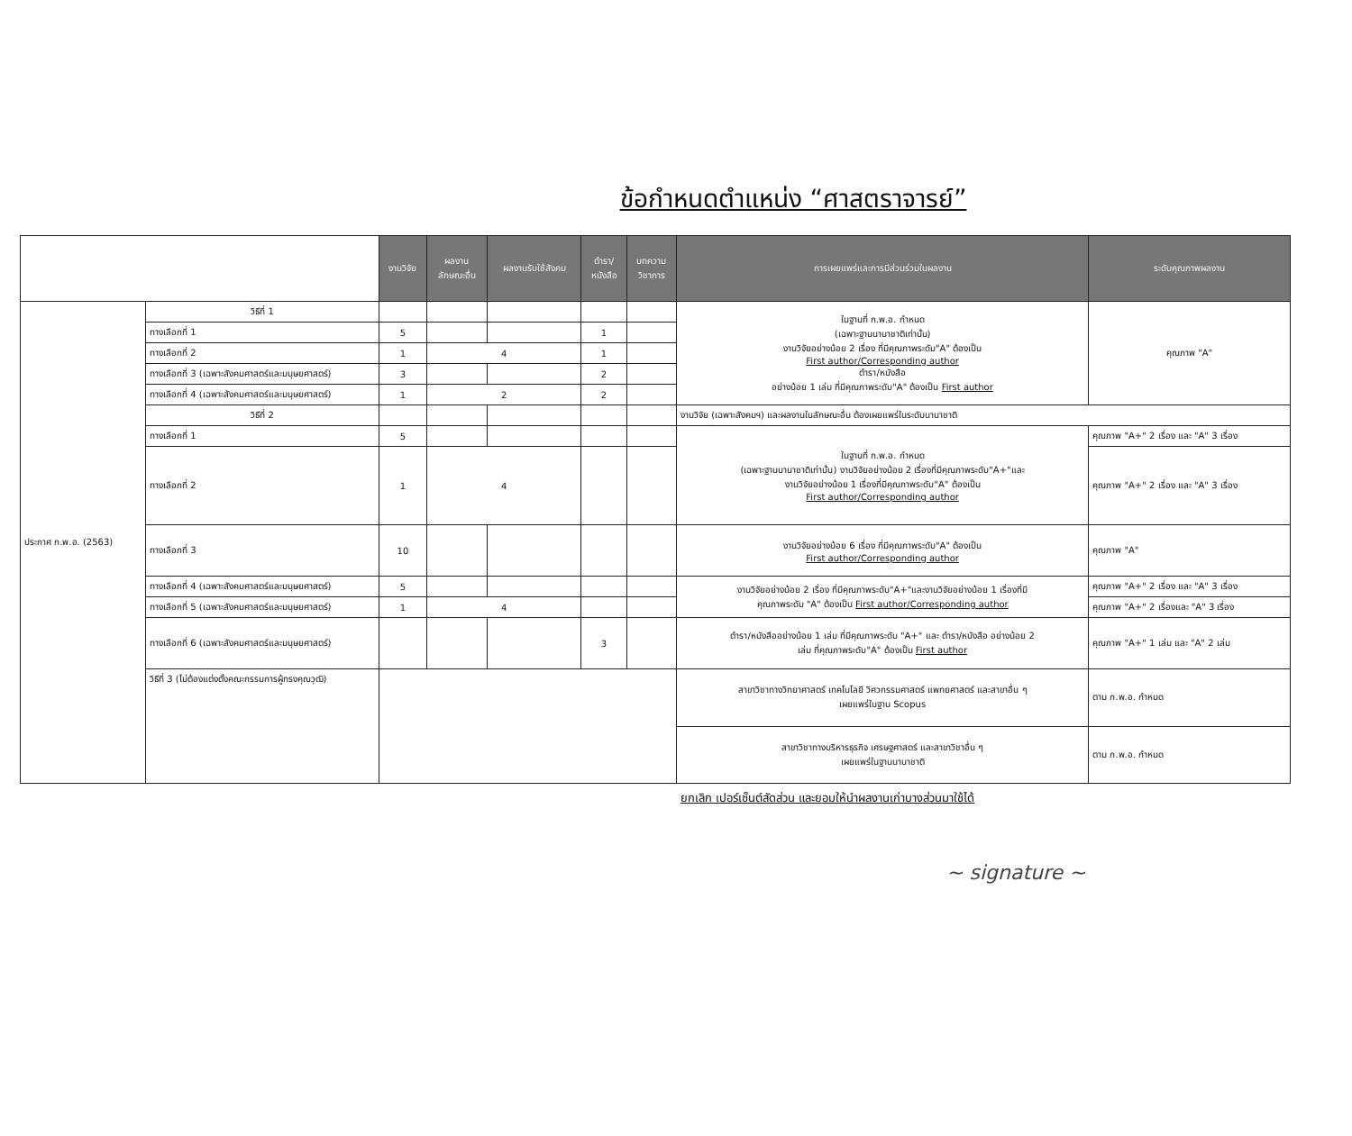ข้อกำหนดตำแหน่ง “ศาสตราจารย์”
| | | งานวิจัย | ผลงาน ลักษณะอื่น | ผลงานรับใช้สังคม | ตำรา/ หนังสือ | บทความ วิชาการ | การเผยแพร่และการมีส่วนร่วมในผลงาน | ระดับคุณภาพผลงาน |
| --- | --- | --- | --- | --- | --- | --- | --- | --- |
| ประกาศ ก.พ.อ. (2563) | วิธีที่ 1 | | | | | | ในฐานที่ ก.พ.อ. กำหนด (เฉพาะฐานนานาชาติเท่านั้น) งานวิจัยอย่างน้อย 2 เรื่อง ที่มีคุณภาพระดับ"A" ต้องเป็น First author/Corresponding author ตำรา/หนังสือ อย่างน้อย 1 เล่ม ที่มีคุณภาพระดับ"A" ต้องเป็น First author | คุณภาพ "A" |
| | ทางเลือกที่ 1 | 5 | | | 1 | | | |
| | ทางเลือกที่ 2 | 1 | 4 | | 1 | | | |
| | ทางเลือกที่ 3 (เฉพาะสังคมศาสตร์และมนุษยศาสตร์) | 3 | | | 2 | | | |
| | ทางเลือกที่ 4 (เฉพาะสังคมศาสตร์และมนุษยศาสตร์) | 1 | 2 | | 2 | | | |
| | วิธีที่ 2 | | | | | | งานวิจัย (เฉพาะสังคมฯ) และผลงานในลักษณะอื่น ต้องเผยแพร่ในระดับนานาชาติ | |
| | ทางเลือกที่ 1 | 5 | | | | | ในฐานที่ ก.พ.อ. กำหนด (เฉพาะฐานนานาชาติเท่านั้น) งานวิจัยอย่างน้อย 2 เรื่องที่มีคุณภาพระดับ"A+"และ งานวิจัยอย่างน้อย 1 เรื่องที่มีคุณภาพระดับ"A" ต้องเป็น First author/Corresponding author | คุณภาพ "A+" 2 เรื่อง และ "A" 3 เรื่อง |
| | ทางเลือกที่ 2 | 1 | 4 | | | | | คุณภาพ "A+" 2 เรื่อง และ "A" 3 เรื่อง |
| | ทางเลือกที่ 3 | 10 | | | | | งานวิจัยอย่างน้อย 6 เรื่อง ที่มีคุณภาพระดับ"A" ต้องเป็น First author/Corresponding author | คุณภาพ "A" |
| | ทางเลือกที่ 4 (เฉพาะสังคมศาสตร์และมนุษยศาสตร์) | 5 | | | | | งานวิจัยอย่างน้อย 2 เรื่อง ที่มีคุณภาพระดับ"A+"และงานวิจัยอย่างน้อย 1 เรื่องที่มี คุณภาพระดับ "A" ต้องเป็น First author/Corresponding author | คุณภาพ "A+" 2 เรื่อง และ "A" 3 เรื่อง |
| | ทางเลือกที่ 5 (เฉพาะสังคมศาสตร์และมนุษยศาสตร์) | 1 | 4 | | | | | คุณภาพ "A+" 2 เรื่องและ "A" 3 เรื่อง |
| | ทางเลือกที่ 6 (เฉพาะสังคมศาสตร์และมนุษยศาสตร์) | | | | 3 | | ตำรา/หนังสืออย่างน้อย 1 เล่ม ที่มีคุณภาพระดับ "A+" และ ตำรา/หนังสือ อย่างน้อย 2 เล่ม ที่คุณภาพระดับ"A" ต้องเป็น First author | คุณภาพ "A+" 1 เล่ม และ "A" 2 เล่ม |
| | วิธีที่ 3 (ไม่ต้องแต่งตั้งคณะกรรมการผู้ทรงคุณวุฒิ) | | | | | | สาขาวิชาทางวิทยาศาสตร์ เทคโนโลยี วิศวกรรมศาสตร์ แพทยศาสตร์ และสาขาอื่น ๆ เผยแพร่ในฐาน Scopus | ตาม ก.พ.อ. กำหนด |
| | | | | | | | สาขาวิชาทางบริหารธุรกิจ เศรษฐศาสตร์ และสาขาวิชาอื่น ๆ เผยแพร่ในฐานนานาชาติ | ตาม ก.พ.อ. กำหนด |
ยกเลิก เปอร์เซ็นต์สัดส่วน และยอมให้นำผลงานเก่าบางส่วนมาใช้ได้
~ signature ~